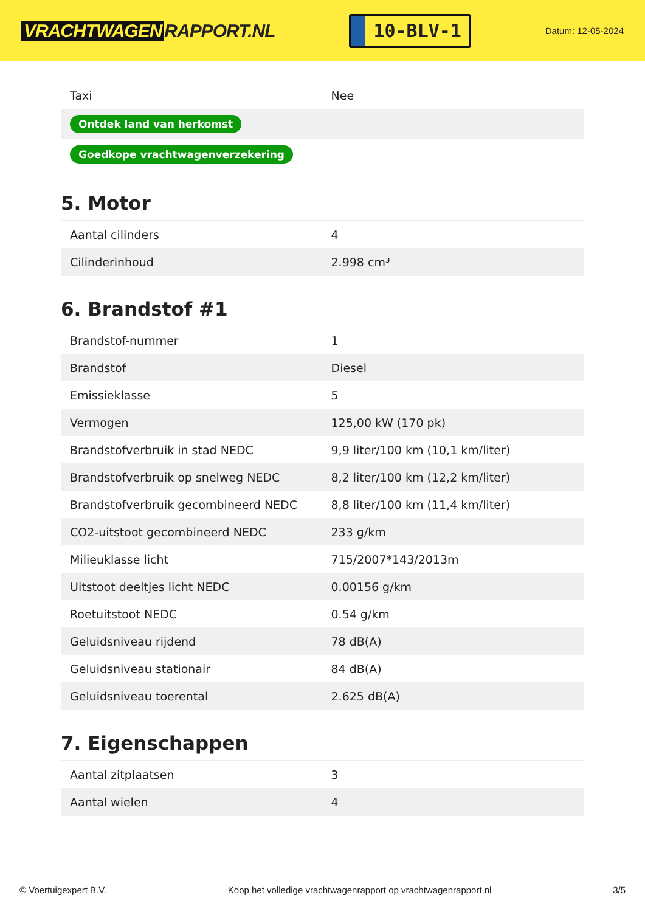VRACHTWAGEN RAPPORT.NL
10-BLV-1
Datum: 12-05-2024
| Taxi | Nee |
| Ontdek land van herkomst | |
| Goedkope vrachtwagenverzekering | |
5. Motor
| Aantal cilinders | 4 |
| Cilinderinhoud | 2.998 cm³ |
6. Brandstof #1
| Brandstof-nummer | 1 |
| Brandstof | Diesel |
| Emissieklasse | 5 |
| Vermogen | 125,00 kW (170 pk) |
| Brandstofverbruik in stad NEDC | 9,9 liter/100 km (10,1 km/liter) |
| Brandstofverbruik op snelweg NEDC | 8,2 liter/100 km (12,2 km/liter) |
| Brandstofverbruik gecombineerd NEDC | 8,8 liter/100 km (11,4 km/liter) |
| CO2-uitstoot gecombineerd NEDC | 233 g/km |
| Milieuklasse licht | 715/2007*143/2013m |
| Uitstoot deeltjes licht NEDC | 0.00156 g/km |
| Roetuitstoot NEDC | 0.54 g/km |
| Geluidsniveau rijdend | 78 dB(A) |
| Geluidsniveau stationair | 84 dB(A) |
| Geluidsniveau toerental | 2.625 dB(A) |
7. Eigenschappen
| Aantal zitplaatsen | 3 |
| Aantal wielen | 4 |
© Voertuigexpert B.V. Koop het volledige vrachtwagenrapport op vrachtwagenrapport.nl 3/5